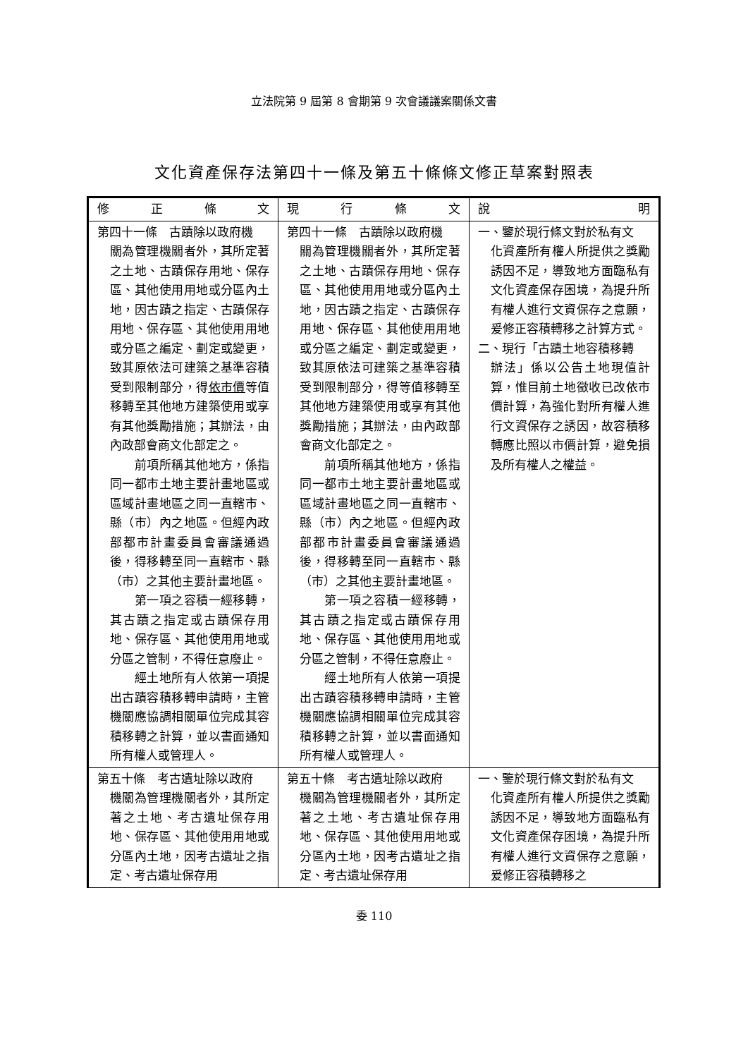立法院第 9 屆第 8 會期第 9 次會議議案關係文書
文化資產保存法第四十一條及第五十條條文修正草案對照表
| 修 正 條 文 | 現 行 條 文 | 說 明 |
| --- | --- | --- |
| 第四十一條 古蹟除以政府機 關為管理機關者外，其所定著之土地、古蹟保存用地、保存區、其他使用用地或分區內土地，因古蹟之指定、古蹟保存用地、保存區、其他使用用地或分區之編定、劃定或變更，致其原依法可建築之基準容積受到限制部分，得 依市價 等值移轉至其他地方建築使用或享有其他獎勵措施；其辦法，由內政部會商文化部定之。 前項所稱其他地方，係指同一都市土地主要計畫地區或區域計畫地區之同一直轄市、縣（市）內之地區。但經內政部都市計畫委員會審議通過後，得移轉至同一直轄市、縣（市）之其他主要計畫地區。 第一項之容積一經移轉，其古蹟之指定或古蹟保存用地、保存區、其他使用用地或分區之管制，不得任意廢止。 經土地所有人依第一項提出古蹟容積移轉申請時，主管機關應協調相關單位完成其容積移轉之計算，並以書面通知所有權人或管理人。 | 第四十一條 古蹟除以政府機 關為管理機關者外，其所定著之土地、古蹟保存用地、保存區、其他使用用地或分區內土地，因古蹟之指定、古蹟保存用地、保存區、其他使用用地或分區之編定、劃定或變更，致其原依法可建築之基準容積受到限制部分，得等值移轉至其他地方建築使用或享有其他獎勵措施；其辦法，由內政部會商文化部定之。 前項所稱其他地方，係指同一都市土地主要計畫地區或區域計畫地區之同一直轄市、縣（市）內之地區。但經內政部都市計畫委員會審議通過後，得移轉至同一直轄市、縣（市）之其他主要計畫地區。 第一項之容積一經移轉，其古蹟之指定或古蹟保存用地、保存區、其他使用用地或分區之管制，不得任意廢止。 經土地所有人依第一項提出古蹟容積移轉申請時，主管機關應協調相關單位完成其容積移轉之計算，並以書面通知所有權人或管理人。 | 一、鑒於現行條文對於私有文 化資產所有權人所提供之獎勵誘因不足，導致地方面臨私有文化資產保存困境，為提升所有權人進行文資保存之意願，爰修正容積轉移之計算方式。 二、現行「古蹟土地容積移轉 辦法」係以公告土地現值計算，惟目前土地徵收已改依市價計算，為強化對所有權人進行文資保存之誘因，故容積移轉應比照以市價計算，避免損及所有權人之權益。 |
| 第五十條 考古遺址除以政府 機關為管理機關者外，其所定著之土地、考古遺址保存用地、保存區、其他使用用地或分區內土地，因考古遺址之指定、考古遺址保存用 | 第五十條 考古遺址除以政府 機關為管理機關者外，其所定著之土地、考古遺址保存用地、保存區、其他使用用地或分區內土地，因考古遺址之指定、考古遺址保存用 | 一、鑒於現行條文對於私有文 化資產所有權人所提供之獎勵誘因不足，導致地方面臨私有文化資產保存困境，為提升所有權人進行文資保存之意願，爰修正容積轉移之 |
委 110